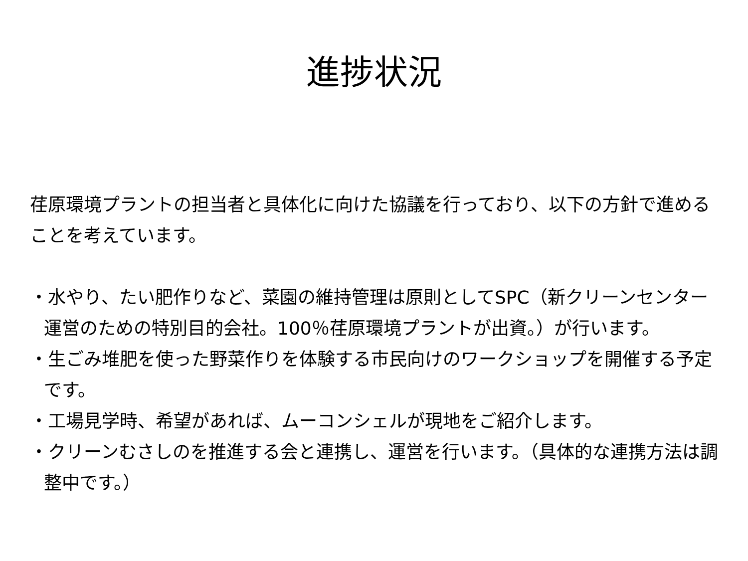進捗状況
荏原環境プラントの担当者と具体化に向けた協議を行っており、以下の方針で進めることを考えています。
・水やり、たい肥作りなど、菜園の維持管理は原則としてSPC（新クリーンセンター運営のための特別目的会社。100％荏原環境プラントが出資。）が行います。
・生ごみ堆肥を使った野菜作りを体験する市民向けのワークショップを開催する予定です。
・工場見学時、希望があれば、ムーコンシェルが現地をご紹介します。
・クリーンむさしのを推進する会と連携し、運営を行います。（具体的な連携方法は調整中です。）